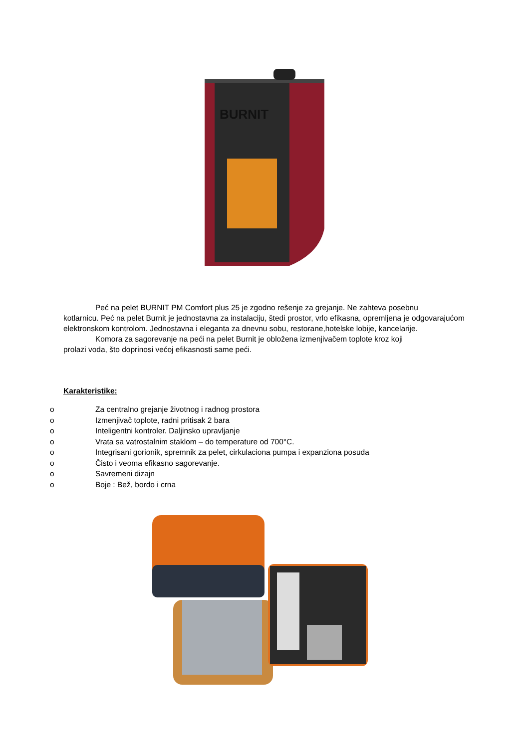BURNIT
Peć na pelet BURNIT PM Comfort plus 25 je zgodno rešenje za grejanje. Ne zahteva posebnu
kotlarnicu. Peć na pelet Burnit je jednostavna za instalaciju, štedi prostor, vrlo efikasna, opremljena je odgovarajućom elektronskom kontrolom. Jednostavna i eleganta za dnevnu sobu, restorane,hotelske lobije, kancelarije.
Komora za sagorevanje na peći na pelet Burnit je obložena izmenjivačem toplote kroz koji
prolazi voda, što doprinosi većoj efikasnosti same peći.
Karakteristike:
o Za centralno grejanje životnog i radnog prostora
o Izmenjivač toplote, radni pritisak 2 bara
o Inteligentni kontroler. Daljinsko upravljanje
o Vrata sa vatrostalnim staklom – do temperature od 700°C.
o Integrisani gorionik, spremnik za pelet, cirkulaciona pumpa i expanziona posuda
o Čisto i veoma efikasno sagorevanje.
o Savremeni dizajn
o Boje : Bež, bordo i crna